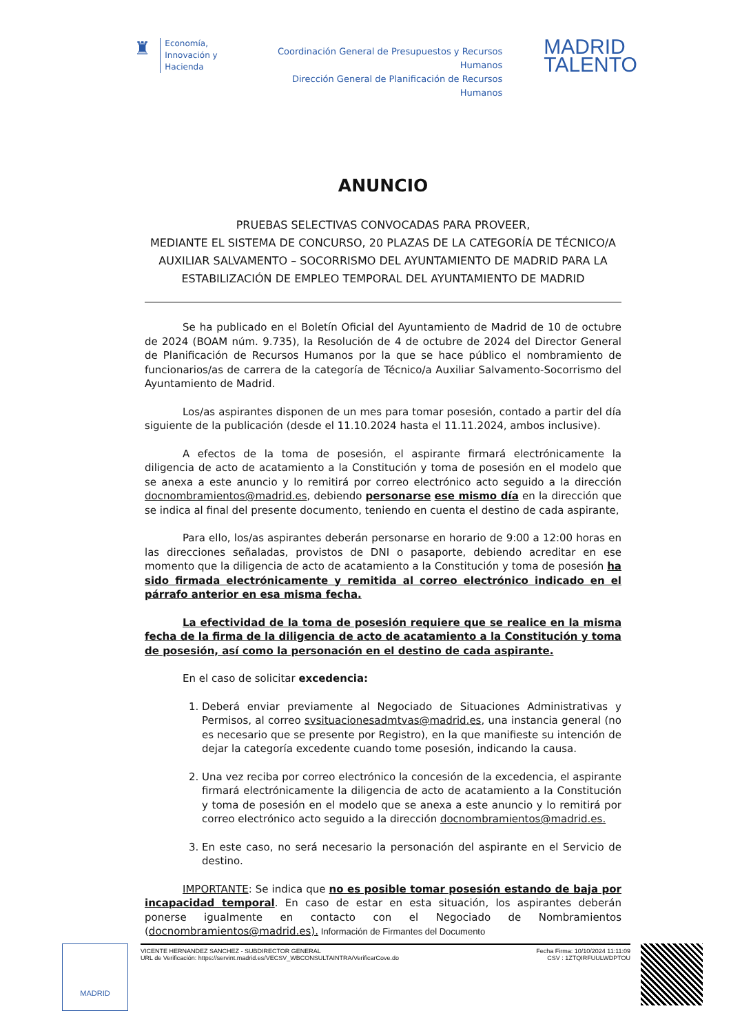♜
Economía,
Innovación y
Hacienda
Coordinación General de Presupuestos y Recursos Humanos
Dirección General de Planificación de Recursos Humanos
MADRID
TALENTO
ANUNCIO
PRUEBAS SELECTIVAS CONVOCADAS PARA PROVEER,
MEDIANTE EL SISTEMA DE CONCURSO, 20 PLAZAS DE LA CATEGORÍA DE TÉCNICO/A AUXILIAR SALVAMENTO – SOCORRISMO DEL AYUNTAMIENTO DE MADRID PARA LA ESTABILIZACIÓN DE EMPLEO TEMPORAL DEL AYUNTAMIENTO DE MADRID
Se ha publicado en el Boletín Oficial del Ayuntamiento de Madrid de 10 de octubre de 2024 (BOAM núm. 9.735), la Resolución de 4 de octubre de 2024 del Director General de Planificación de Recursos Humanos por la que se hace público el nombramiento de funcionarios/as de carrera de la categoría de Técnico/a Auxiliar Salvamento-Socorrismo del Ayuntamiento de Madrid.
Los/as aspirantes disponen de un mes para tomar posesión, contado a partir del día siguiente de la publicación (desde el 11.10.2024 hasta el 11.11.2024, ambos inclusive).
A efectos de la toma de posesión, el aspirante firmará electrónicamente la diligencia de acto de acatamiento a la Constitución y toma de posesión en el modelo que se anexa a este anuncio y lo remitirá por correo electrónico acto seguido a la dirección docnombramientos@madrid.es, debiendo personarse ese mismo día en la dirección que se indica al final del presente documento, teniendo en cuenta el destino de cada aspirante,
Para ello, los/as aspirantes deberán personarse en horario de 9:00 a 12:00 horas en las direcciones señaladas, provistos de DNI o pasaporte, debiendo acreditar en ese momento que la diligencia de acto de acatamiento a la Constitución y toma de posesión ha sido firmada electrónicamente y remitida al correo electrónico indicado en el párrafo anterior en esa misma fecha.
La efectividad de la toma de posesión requiere que se realice en la misma fecha de la firma de la diligencia de acto de acatamiento a la Constitución y toma de posesión, así como la personación en el destino de cada aspirante.
En el caso de solicitar excedencia:
1. Deberá enviar previamente al Negociado de Situaciones Administrativas y Permisos, al correo svsituacionesadmtvas@madrid.es, una instancia general (no es necesario que se presente por Registro), en la que manifieste su intención de dejar la categoría excedente cuando tome posesión, indicando la causa.
2. Una vez reciba por correo electrónico la concesión de la excedencia, el aspirante firmará electrónicamente la diligencia de acto de acatamiento a la Constitución y toma de posesión en el modelo que se anexa a este anuncio y lo remitirá por correo electrónico acto seguido a la dirección docnombramientos@madrid.es.
3. En este caso, no será necesario la personación del aspirante en el Servicio de destino.
IMPORTANTE: Se indica que no es posible tomar posesión estando de baja por incapacidad temporal. En caso de estar en esta situación, los aspirantes deberán ponerse igualmente en contacto con el Negociado de Nombramientos (docnombramientos@madrid.es).
Información de Firmantes del Documento
MADRID
VICENTE HERNANDEZ SANCHEZ - SUBDIRECTOR GENERAL
URL de Verificación: https://servint.madrid.es/VECSV_WBCONSULTAINTRA/VerificarCove.do
Fecha Firma: 10/10/2024 11:11:09
CSV : 1ZTQIRFUULWDPTOU